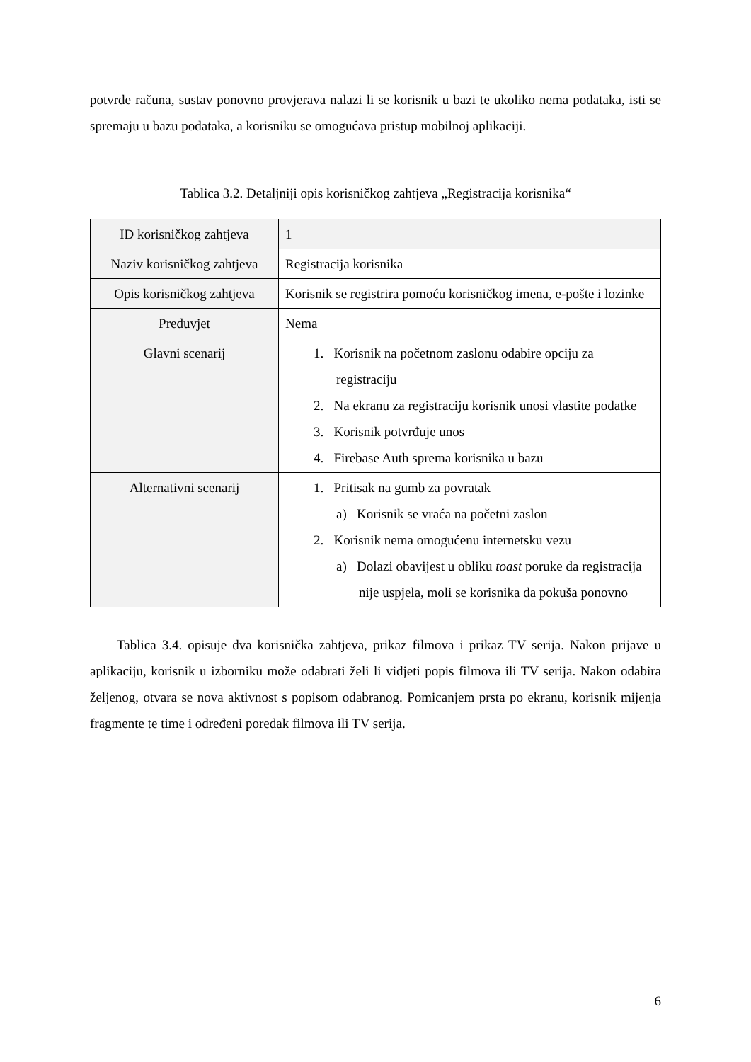potvrde računa, sustav ponovno provjerava nalazi li se korisnik u bazi te ukoliko nema podataka, isti se spremaju u bazu podataka, a korisniku se omogućava pristup mobilnoj aplikaciji.
Tablica 3.2. Detaljniji opis korisničkog zahtjeva „Registracija korisnika“
| ID korisničkog zahtjeva | 1 |
| Naziv korisničkog zahtjeva | Registracija korisnika |
| Opis korisničkog zahtjeva | Korisnik se registrira pomoću korisničkog imena, e-pošte i lozinke |
| Preduvjet | Nema |
| Glavni scenarij | 1. Korisnik na početnom zaslonu odabire opciju za registraciju 2. Na ekranu za registraciju korisnik unosi vlastite podatke 3. Korisnik potvrđuje unos 4. Firebase Auth sprema korisnika u bazu |
| Alternativni scenarij | 1. Pritisak na gumb za povratak a) Korisnik se vraća na početni zaslon 2. Korisnik nema omogućenu internetsku vezu a) Dolazi obavijest u obliku toast poruke da registracija nije uspjela, moli se korisnika da pokuša ponovno |
Tablica 3.4. opisuje dva korisnička zahtjeva, prikaz filmova i prikaz TV serija. Nakon prijave u aplikaciju, korisnik u izborniku može odabrati želi li vidjeti popis filmova ili TV serija. Nakon odabira željenog, otvara se nova aktivnost s popisom odabranog. Pomicanjem prsta po ekranu, korisnik mijenja fragmente te time i određeni poredak filmova ili TV serija.
6